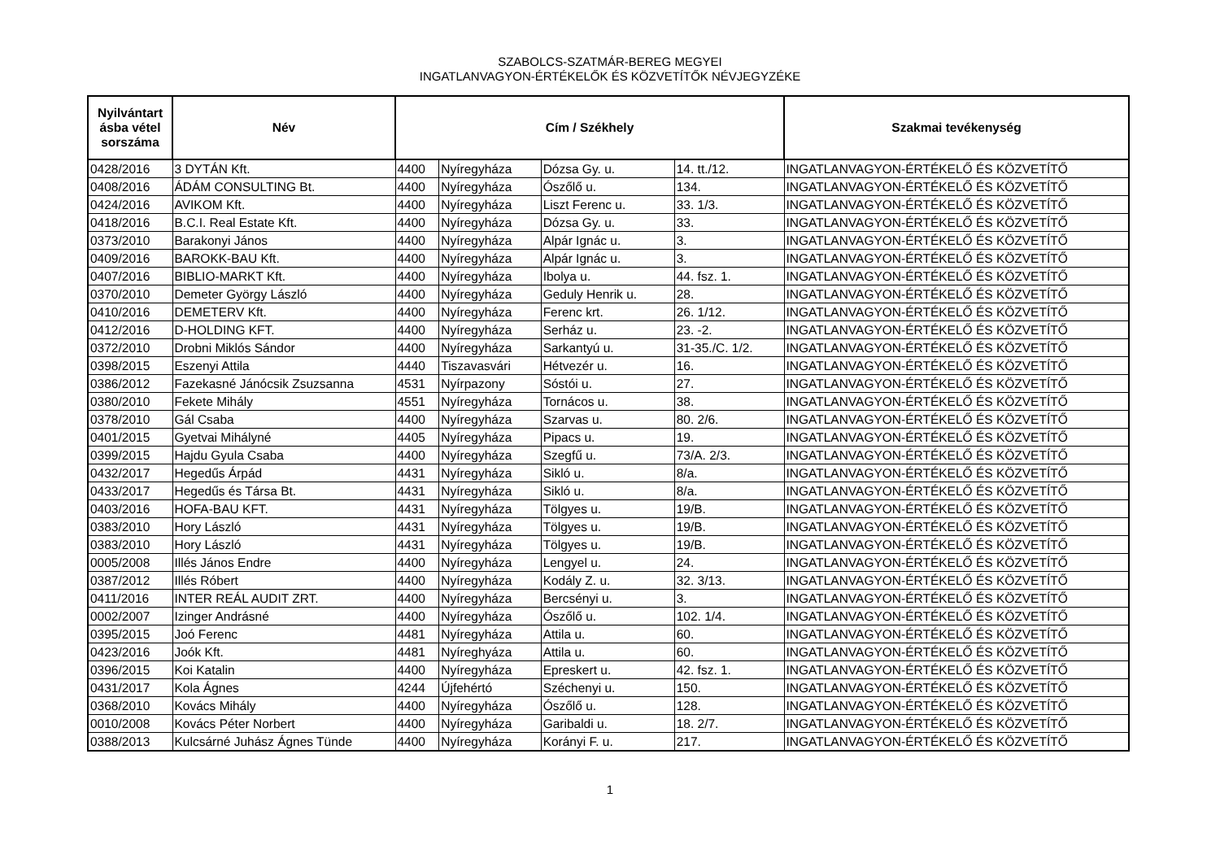SZABOLCS-SZATMÁR-BEREG MEGYEI
INGATLANVAGYON-ÉRTÉKELŐK ÉS KÖZVETÍTŐK NÉVJEGYZÉKE
| Nyilvántart ásba vétel sorszáma | Név | Cím / Székhely | | | | Szakmai tevékenység |
| --- | --- | --- | --- | --- | --- | --- |
| 0428/2016 | 3 DYTÁN Kft. | 4400 | Nyíregyháza | Dózsa Gy. u. | 14. tt./12. | INGATLANVAGYON-ÉRTÉKELŐ ÉS KÖZVETÍTŐ |
| 0408/2016 | ÁDÁM CONSULTING Bt. | 4400 | Nyíregyháza | Ószőlő u. | 134. | INGATLANVAGYON-ÉRTÉKELŐ ÉS KÖZVETÍTŐ |
| 0424/2016 | AVIKOM Kft. | 4400 | Nyíregyháza | Liszt Ferenc u. | 33. 1/3. | INGATLANVAGYON-ÉRTÉKELŐ ÉS KÖZVETÍTŐ |
| 0418/2016 | B.C.I. Real Estate Kft. | 4400 | Nyíregyháza | Dózsa Gy. u. | 33. | INGATLANVAGYON-ÉRTÉKELŐ ÉS KÖZVETÍTŐ |
| 0373/2010 | Barakonyi János | 4400 | Nyíregyháza | Alpár Ignác u. | 3. | INGATLANVAGYON-ÉRTÉKELŐ ÉS KÖZVETÍTŐ |
| 0409/2016 | BAROKK-BAU Kft. | 4400 | Nyíregyháza | Alpár Ignác u. | 3. | INGATLANVAGYON-ÉRTÉKELŐ ÉS KÖZVETÍTŐ |
| 0407/2016 | BIBLIO-MARKT Kft. | 4400 | Nyíregyháza | Ibolya u. | 44. fsz. 1. | INGATLANVAGYON-ÉRTÉKELŐ ÉS KÖZVETÍTŐ |
| 0370/2010 | Demeter György László | 4400 | Nyíregyháza | Geduly Henrik u. | 28. | INGATLANVAGYON-ÉRTÉKELŐ ÉS KÖZVETÍTŐ |
| 0410/2016 | DEMETERV Kft. | 4400 | Nyíregyháza | Ferenc krt. | 26. 1/12. | INGATLANVAGYON-ÉRTÉKELŐ ÉS KÖZVETÍTŐ |
| 0412/2016 | D-HOLDING KFT. | 4400 | Nyíregyháza | Serház u. | 23. -2. | INGATLANVAGYON-ÉRTÉKELŐ ÉS KÖZVETÍTŐ |
| 0372/2010 | Drobni Miklós Sándor | 4400 | Nyíregyháza | Sarkantyú u. | 31-35./C. 1/2. | INGATLANVAGYON-ÉRTÉKELŐ ÉS KÖZVETÍTŐ |
| 0398/2015 | Eszenyi Attila | 4440 | Tiszavasvári | Hétvezér u. | 16. | INGATLANVAGYON-ÉRTÉKELŐ ÉS KÖZVETÍTŐ |
| 0386/2012 | Fazekasné Jánócsik Zsuzsanna | 4531 | Nyírpazony | Sóstói u. | 27. | INGATLANVAGYON-ÉRTÉKELŐ ÉS KÖZVETÍTŐ |
| 0380/2010 | Fekete Mihály | 4551 | Nyíregyháza | Tornácos u. | 38. | INGATLANVAGYON-ÉRTÉKELŐ ÉS KÖZVETÍTŐ |
| 0378/2010 | Gál Csaba | 4400 | Nyíregyháza | Szarvas u. | 80. 2/6. | INGATLANVAGYON-ÉRTÉKELŐ ÉS KÖZVETÍTŐ |
| 0401/2015 | Gyetvai Mihályné | 4405 | Nyíregyháza | Pipacs u. | 19. | INGATLANVAGYON-ÉRTÉKELŐ ÉS KÖZVETÍTŐ |
| 0399/2015 | Hajdu Gyula Csaba | 4400 | Nyíregyháza | Szegfű u. | 73/A. 2/3. | INGATLANVAGYON-ÉRTÉKELŐ ÉS KÖZVETÍTŐ |
| 0432/2017 | Hegedűs Árpád | 4431 | Nyíregyháza | Sikló u. | 8/a. | INGATLANVAGYON-ÉRTÉKELŐ ÉS KÖZVETÍTŐ |
| 0433/2017 | Hegedűs és Társa Bt. | 4431 | Nyíregyháza | Sikló u. | 8/a. | INGATLANVAGYON-ÉRTÉKELŐ ÉS KÖZVETÍTŐ |
| 0403/2016 | HOFA-BAU KFT. | 4431 | Nyíregyháza | Tölgyes u. | 19/B. | INGATLANVAGYON-ÉRTÉKELŐ ÉS KÖZVETÍTŐ |
| 0383/2010 | Hory László | 4431 | Nyíregyháza | Tölgyes u. | 19/B. | INGATLANVAGYON-ÉRTÉKELŐ ÉS KÖZVETÍTŐ |
| 0383/2010 | Hory László | 4431 | Nyíregyháza | Tölgyes u. | 19/B. | INGATLANVAGYON-ÉRTÉKELŐ ÉS KÖZVETÍTŐ |
| 0005/2008 | Illés János Endre | 4400 | Nyíregyháza | Lengyel u. | 24. | INGATLANVAGYON-ÉRTÉKELŐ ÉS KÖZVETÍTŐ |
| 0387/2012 | Illés Róbert | 4400 | Nyíregyháza | Kodály Z. u. | 32. 3/13. | INGATLANVAGYON-ÉRTÉKELŐ ÉS KÖZVETÍTŐ |
| 0411/2016 | INTER REÁL AUDIT ZRT. | 4400 | Nyíregyháza | Bercsényi u. | 3. | INGATLANVAGYON-ÉRTÉKELŐ ÉS KÖZVETÍTŐ |
| 0002/2007 | Izinger Andrásné | 4400 | Nyíregyháza | Ószőlő u. | 102. 1/4. | INGATLANVAGYON-ÉRTÉKELŐ ÉS KÖZVETÍTŐ |
| 0395/2015 | Joó Ferenc | 4481 | Nyíregyháza | Attila u. | 60. | INGATLANVAGYON-ÉRTÉKELŐ ÉS KÖZVETÍTŐ |
| 0423/2016 | Joók Kft. | 4481 | Nyíreghyáza | Attila u. | 60. | INGATLANVAGYON-ÉRTÉKELŐ ÉS KÖZVETÍTŐ |
| 0396/2015 | Koi Katalin | 4400 | Nyíregyháza | Epreskert u. | 42. fsz. 1. | INGATLANVAGYON-ÉRTÉKELŐ ÉS KÖZVETÍTŐ |
| 0431/2017 | Kola Ágnes | 4244 | Újfehértó | Széchenyi u. | 150. | INGATLANVAGYON-ÉRTÉKELŐ ÉS KÖZVETÍTŐ |
| 0368/2010 | Kovács Mihály | 4400 | Nyíregyháza | Ószőlő u. | 128. | INGATLANVAGYON-ÉRTÉKELŐ ÉS KÖZVETÍTŐ |
| 0010/2008 | Kovács Péter Norbert | 4400 | Nyíregyháza | Garibaldi u. | 18. 2/7. | INGATLANVAGYON-ÉRTÉKELŐ ÉS KÖZVETÍTŐ |
| 0388/2013 | Kulcsárné Juhász Ágnes Tünde | 4400 | Nyíregyháza | Korányi F. u. | 217. | INGATLANVAGYON-ÉRTÉKELŐ ÉS KÖZVETÍTŐ |
1